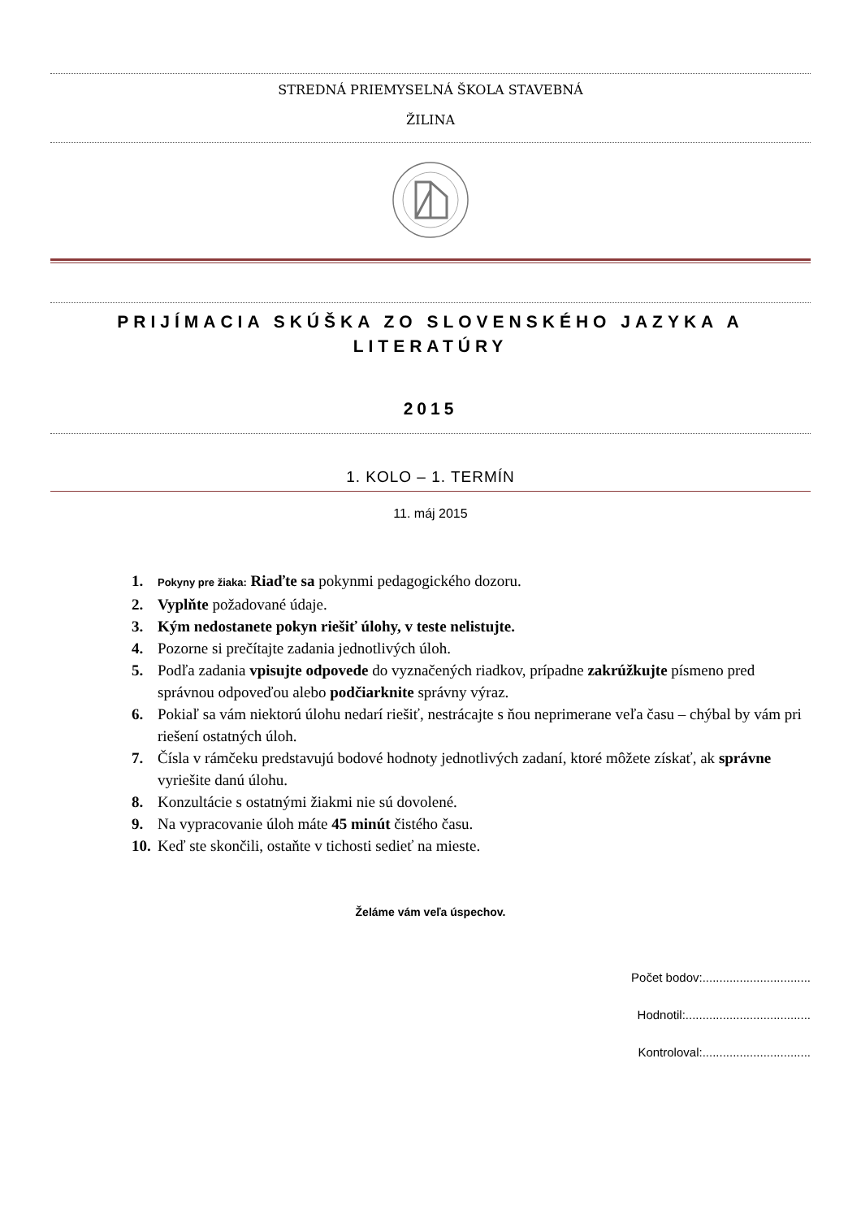STREDNÁ PRIEMYSELNÁ ŠKOLA STAVEBNÁ
ŽILINA
PRIJÍMACIA SKÚŠKA ZO SLOVENSKÉHO JAZYKA A LITERATÚRY
2015
1. KOLO – 1. TERMÍN
11. máj 2015
1. Pokyny pre žiaka: Riaďte sa pokynmi pedagogického dozoru.
2. Vyplňte požadované údaje.
3. Kým nedostanete pokyn riešiť úlohy, v teste nelistujte.
4. Pozorne si prečítajte zadania jednotlivých úloh.
5. Podľa zadania vpisujte odpovede do vyznačených riadkov, prípadne zakrúžkujte písmeno pred správnou odpoveďou alebo podčiarknite správny výraz.
6. Pokiaľ sa vám niektorú úlohu nedarí riešiť, nestrácajte s ňou neprimerane veľa času – chýbal by vám pri riešení ostatných úloh.
7. Čísla v rámčeku predstavujú bodové hodnoty jednotlivých zadaní, ktoré môžete získať, ak správne vyriešite danú úlohu.
8. Konzultácie s ostatnými žiakmi nie sú dovolené.
9. Na vypracovanie úloh máte 45 minút čistého času.
10. Keď ste skončili, ostaňte v tichosti sedieť na mieste.
Želáme vám veľa úspechov.
Počet bodov:................................
Hodnotil:.....................................
Kontroloval:................................